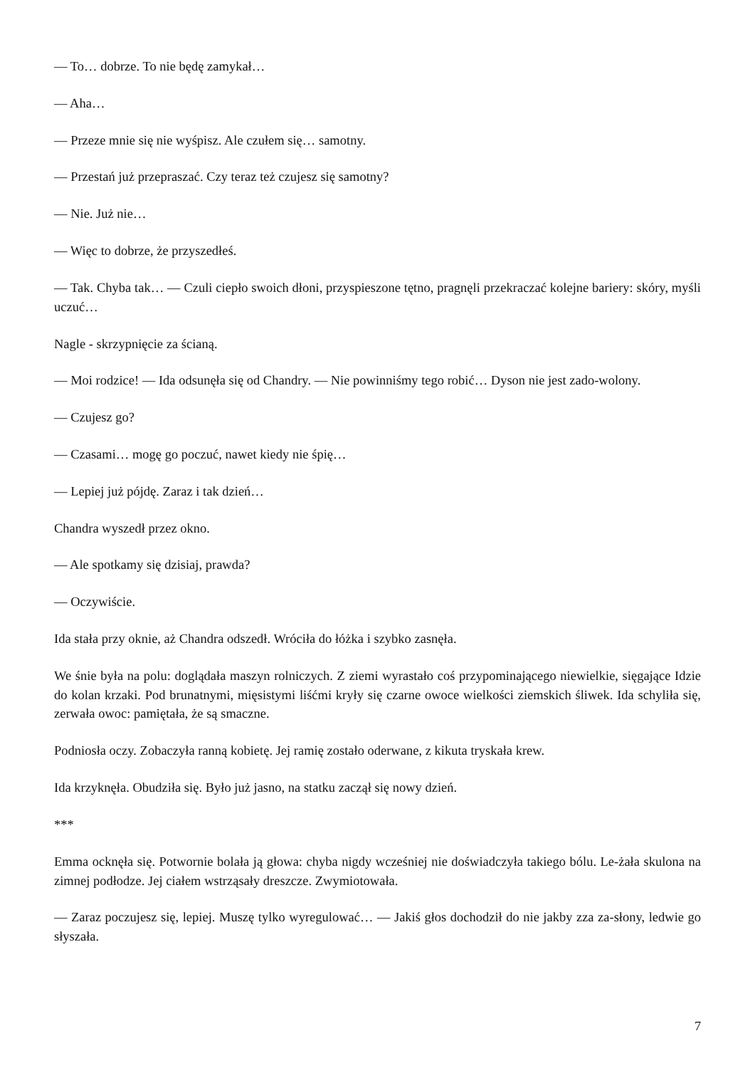— To… dobrze. To nie będę zamykał…
— Aha…
— Przeze mnie się nie wyśpisz. Ale czułem się… samotny.
— Przestań już przepraszać. Czy teraz też czujesz się samotny?
— Nie. Już nie…
— Więc to dobrze, że przyszedłeś.
— Tak. Chyba tak… — Czuli ciepło swoich dłoni, przyspieszone tętno, pragnęli przekraczać kolejne bariery: skóry, myśli uczuć…
Nagle - skrzypnięcie za ścianą.
— Moi rodzice! — Ida odsunęła się od Chandry. — Nie powinniśmy tego robić… Dyson nie jest zado-wolony.
— Czujesz go?
— Czasami… mogę go poczuć, nawet kiedy nie śpię…
— Lepiej już pójdę. Zaraz i tak dzień…
Chandra wyszedł przez okno.
— Ale spotkamy się dzisiaj, prawda?
— Oczywiście.
Ida stała przy oknie, aż Chandra odszedł. Wróciła do łóżka i szybko zasnęła.
We śnie była na polu: doglądała maszyn rolniczych. Z ziemi wyrastało coś przypominającego niewielkie, sięgające Idzie do kolan krzaki. Pod brunatnymi, mięsistymi liśćmi kryły się czarne owoce wielkości ziemskich śliwek. Ida schyliła się, zerwała owoc: pamiętała, że są smaczne.
Podniosła oczy. Zobaczyła ranną kobietę. Jej ramię zostało oderwane, z kikuta tryskała krew.
Ida krzyknęła. Obudziła się. Było już jasno, na statku zaczął się nowy dzień.
***
Emma ocknęła się. Potwornie bolała ją głowa: chyba nigdy wcześniej nie doświadczyła takiego bólu. Le-żała skulona na zimnej podłodze. Jej ciałem wstrząsały dreszcze. Zwymiotowała.
— Zaraz poczujesz się, lepiej. Muszę tylko wyregulować… — Jakiś głos dochodził do nie jakby zza za-słony, ledwie go słyszała.
7